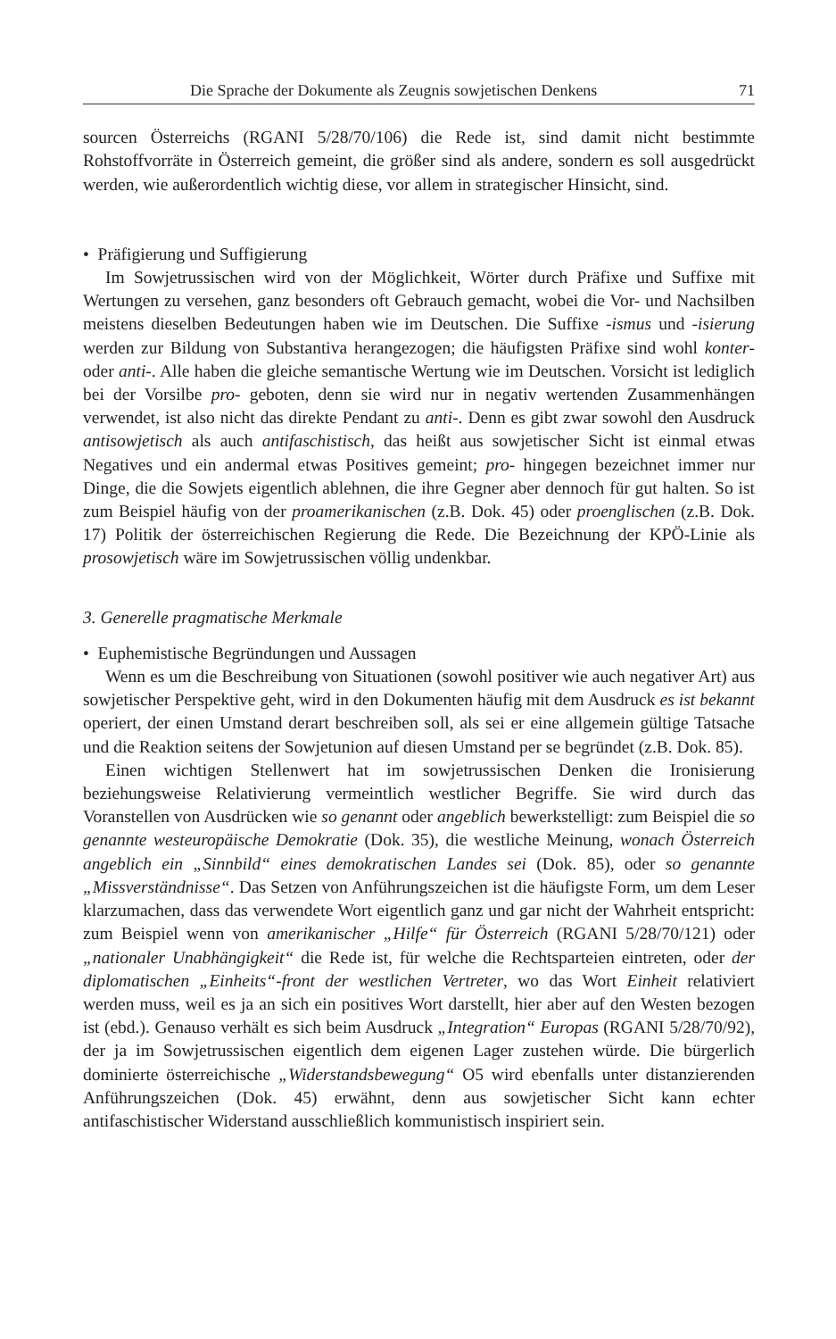Die Sprache der Dokumente als Zeugnis sowjetischen Denkens 71
sourcen Österreichs (RGANI 5/28/70/106) die Rede ist, sind damit nicht bestimmte Rohstoffvorräte in Österreich gemeint, die größer sind als andere, sondern es soll ausgedrückt werden, wie außerordentlich wichtig diese, vor allem in strategischer Hinsicht, sind.
• Präfigierung und Suffigierung
Im Sowjetrussischen wird von der Möglichkeit, Wörter durch Präfixe und Suffixe mit Wertungen zu versehen, ganz besonders oft Gebrauch gemacht, wobei die Vor- und Nachsilben meistens dieselben Bedeutungen haben wie im Deutschen. Die Suffixe -ismus und -isierung werden zur Bildung von Substantiva herangezogen; die häufigsten Präfixe sind wohl konter- oder anti-. Alle haben die gleiche semantische Wertung wie im Deutschen. Vorsicht ist lediglich bei der Vorsilbe pro- geboten, denn sie wird nur in negativ wertenden Zusammenhängen verwendet, ist also nicht das direkte Pendant zu anti-. Denn es gibt zwar sowohl den Ausdruck antisowjetisch als auch antifaschistisch, das heißt aus sowjetischer Sicht ist einmal etwas Negatives und ein andermal etwas Positives gemeint; pro- hingegen bezeichnet immer nur Dinge, die die Sowjets eigentlich ablehnen, die ihre Gegner aber dennoch für gut halten. So ist zum Beispiel häufig von der proamerikanischen (z.B. Dok. 45) oder proenglischen (z.B. Dok. 17) Politik der österreichischen Regierung die Rede. Die Bezeichnung der KPÖ-Linie als prosowjetisch wäre im Sowjetrussischen völlig undenkbar.
3. Generelle pragmatische Merkmale
• Euphemistische Begründungen und Aussagen
Wenn es um die Beschreibung von Situationen (sowohl positiver wie auch negativer Art) aus sowjetischer Perspektive geht, wird in den Dokumenten häufig mit dem Ausdruck es ist bekannt operiert, der einen Umstand derart beschreiben soll, als sei er eine allgemein gültige Tatsache und die Reaktion seitens der Sowjetunion auf diesen Umstand per se begründet (z.B. Dok. 85).
Einen wichtigen Stellenwert hat im sowjetrussischen Denken die Ironisierung beziehungsweise Relativierung vermeintlich westlicher Begriffe. Sie wird durch das Voranstellen von Ausdrücken wie so genannt oder angeblich bewerkstelligt: zum Beispiel die so genannte westeuropäische Demokratie (Dok. 35), die westliche Meinung, wonach Österreich angeblich ein „Sinnbild“ eines demokratischen Landes sei (Dok. 85), oder so genannte „Missverständnisse“. Das Setzen von Anführungszeichen ist die häufigste Form, um dem Leser klarzumachen, dass das verwendete Wort eigentlich ganz und gar nicht der Wahrheit entspricht: zum Beispiel wenn von amerikanischer „Hilfe“ für Österreich (RGANI 5/28/70/121) oder „nationaler Unabhängigkeit“ die Rede ist, für welche die Rechtsparteien eintreten, oder der diplomatischen „Einheits“-front der westlichen Vertreter, wo das Wort Einheit relativiert werden muss, weil es ja an sich ein positives Wort darstellt, hier aber auf den Westen bezogen ist (ebd.). Genauso verhält es sich beim Ausdruck „Integration“ Europas (RGANI 5/28/70/92), der ja im Sowjetrussischen eigentlich dem eigenen Lager zustehen würde. Die bürgerlich dominierte österreichische „Widerstandsbewegung“ O5 wird ebenfalls unter distanzierenden Anführungszeichen (Dok. 45) erwähnt, denn aus sowjetischer Sicht kann echter antifaschistischer Widerstand ausschließlich kommunistisch inspiriert sein.